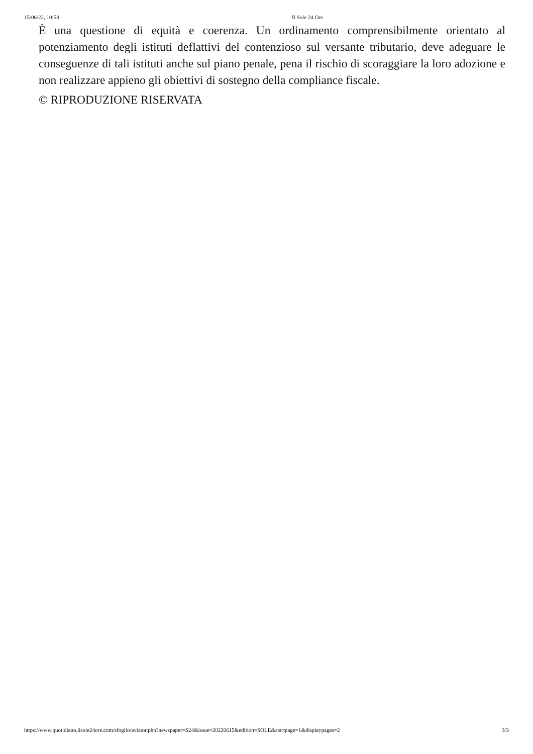15/06/22, 10:58 Il Sole 24 Ore
È una questione di equità e coerenza. Un ordinamento comprensibilmente orientato al potenziamento degli istituti deflattivi del contenzioso sul versante tributario, deve adeguare le conseguenze di tali istituti anche sul piano penale, pena il rischio di scoraggiare la loro adozione e non realizzare appieno gli obiettivi di sostegno della compliance fiscale.
© RIPRODUZIONE RISERVATA
https://www.quotidiano.ilsole24ore.com/sfoglio/aviator.php?newspaper=S24&issue=20220615&edition=SOLE&startpage=1&displaypages=2 3/3